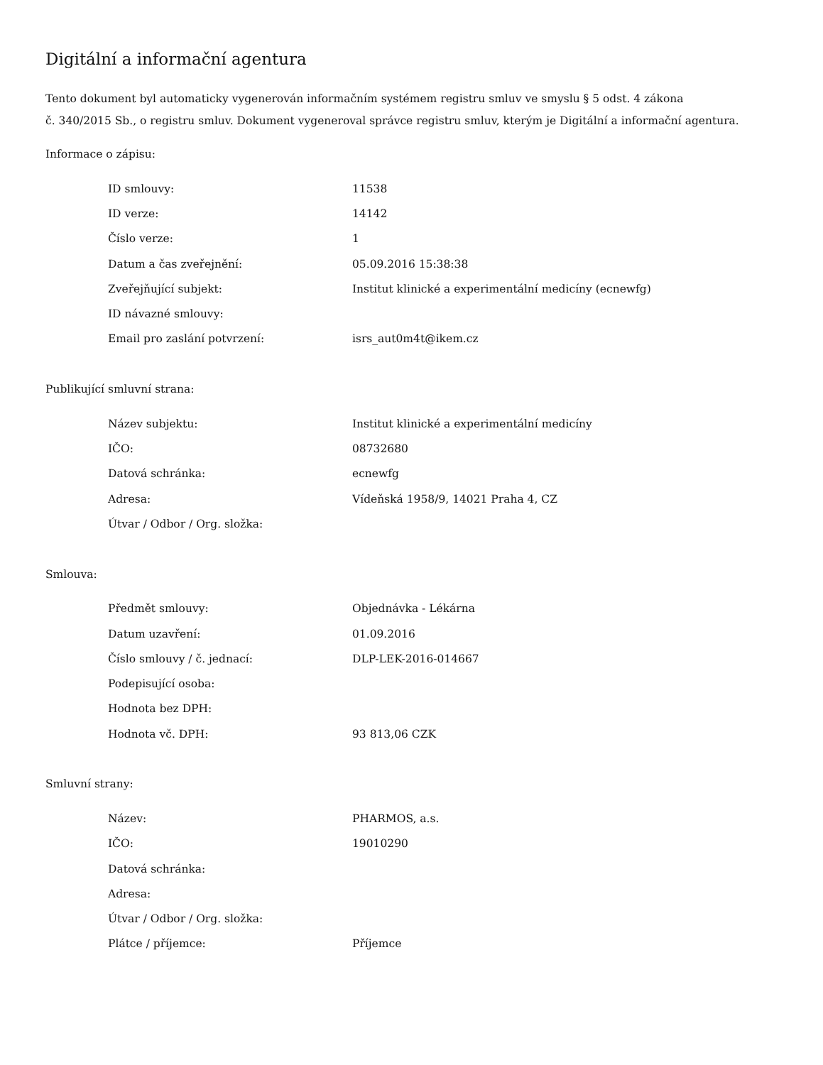Digitální a informační agentura
Tento dokument byl automaticky vygenerován informačním systémem registru smluv ve smyslu § 5 odst. 4 zákona
č. 340/2015 Sb., o registru smluv. Dokument vygeneroval správce registru smluv, kterým je Digitální a informační agentura.
Informace o zápisu:
| ID smlouvy: | 11538 |
| ID verze: | 14142 |
| Číslo verze: | 1 |
| Datum a čas zveřejnění: | 05.09.2016 15:38:38 |
| Zveřejňující subjekt: | Institut klinické a experimentální medicíny (ecnewfg) |
| ID návazné smlouvy: | |
| Email pro zaslání potvrzení: | isrs_aut0m4t@ikem.cz |
Publikující smluvní strana:
| Název subjektu: | Institut klinické a experimentální medicíny |
| IČO: | 08732680 |
| Datová schránka: | ecnewfg |
| Adresa: | Vídeňská 1958/9, 14021 Praha 4, CZ |
| Útvar / Odbor / Org. složka: | |
Smlouva:
| Předmět smlouvy: | Objednávka - Lékárna |
| Datum uzavření: | 01.09.2016 |
| Číslo smlouvy / č. jednací: | DLP-LEK-2016-014667 |
| Podepisující osoba: | |
| Hodnota bez DPH: | |
| Hodnota vč. DPH: | 93 813,06 CZK |
Smluvní strany:
| Název: | PHARMOS, a.s. |
| IČO: | 19010290 |
| Datová schránka: | |
| Adresa: | |
| Útvar / Odbor / Org. složka: | |
| Plátce / příjemce: | Příjemce |